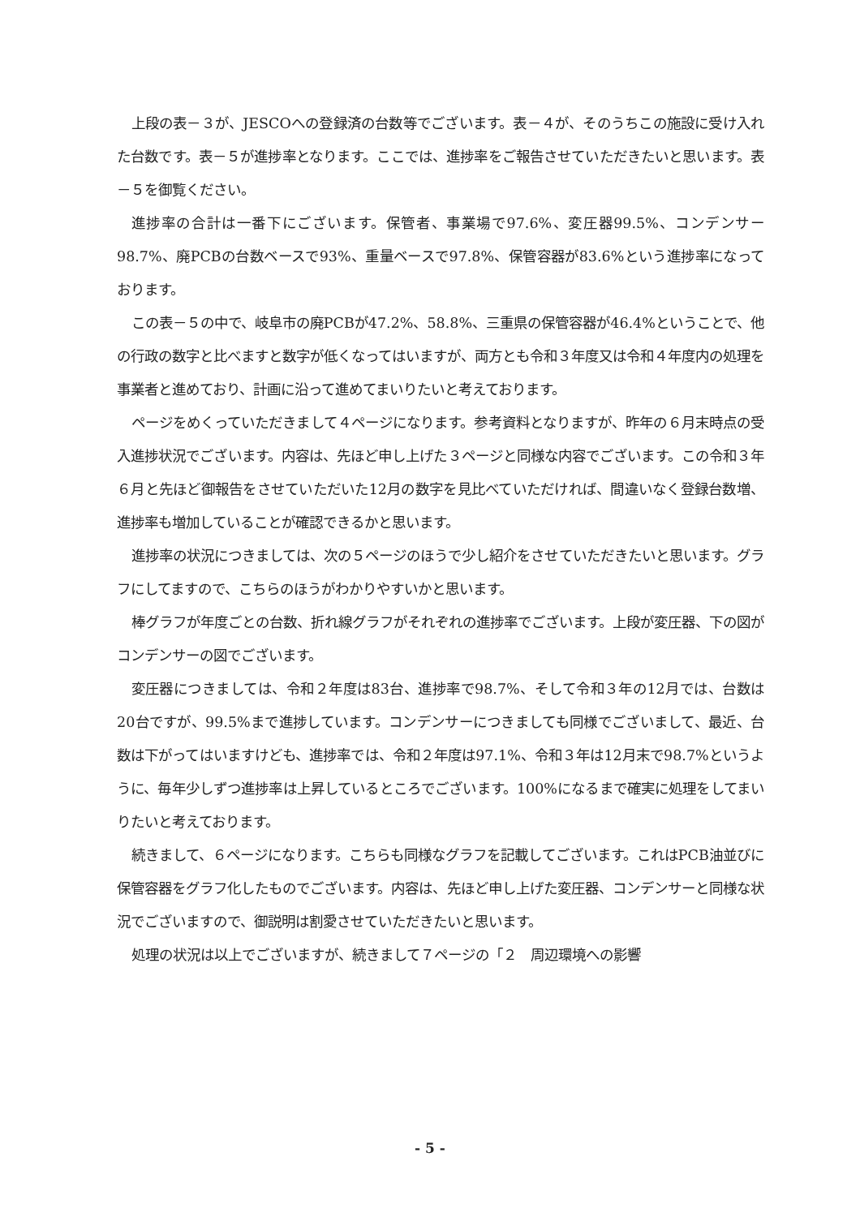上段の表－３が、JESCOへの登録済の台数等でございます。表－４が、そのうちこの施設に受け入れた台数です。表－５が進捗率となります。ここでは、進捗率をご報告させていただきたいと思います。表－５を御覧ください。
進捗率の合計は一番下にございます。保管者、事業場で97.6%、変圧器99.5%、コンデンサー98.7%、廃PCBの台数ベースで93%、重量ベースで97.8%、保管容器が83.6%という進捗率になっております。
この表－５の中で、岐阜市の廃PCBが47.2%、58.8%、三重県の保管容器が46.4%ということで、他の行政の数字と比べますと数字が低くなってはいますが、両方とも令和３年度又は令和４年度内の処理を事業者と進めており、計画に沿って進めてまいりたいと考えております。
ページをめくっていただきまして４ページになります。参考資料となりますが、昨年の６月末時点の受入進捗状況でございます。内容は、先ほど申し上げた３ページと同様な内容でございます。この令和３年６月と先ほど御報告をさせていただいた12月の数字を見比べていただければ、間違いなく登録台数増、進捗率も増加していることが確認できるかと思います。
進捗率の状況につきましては、次の５ページのほうで少し紹介をさせていただきたいと思います。グラフにしてますので、こちらのほうがわかりやすいかと思います。
棒グラフが年度ごとの台数、折れ線グラフがそれぞれの進捗率でございます。上段が変圧器、下の図がコンデンサーの図でございます。
変圧器につきましては、令和２年度は83台、進捗率で98.7%、そして令和３年の12月では、台数は20台ですが、99.5%まで進捗しています。コンデンサーにつきましても同様でございまして、最近、台数は下がってはいますけども、進捗率では、令和２年度は97.1%、令和３年は12月末で98.7%というように、毎年少しずつ進捗率は上昇しているところでございます。100%になるまで確実に処理をしてまいりたいと考えております。
続きまして、６ページになります。こちらも同様なグラフを記載してございます。これはPCB油並びに保管容器をグラフ化したものでございます。内容は、先ほど申し上げた変圧器、コンデンサーと同様な状況でございますので、御説明は割愛させていただきたいと思います。
処理の状況は以上でございますが、続きまして７ページの「２　周辺環境への影響
- 5 -